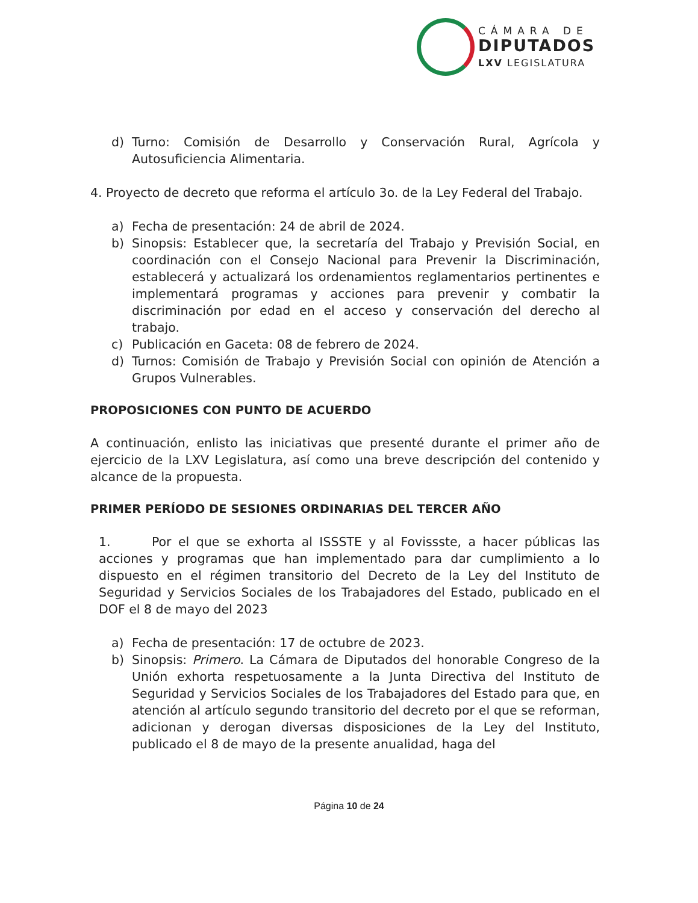CÁMARA DE
DIPUTADOS
LXV LEGISLATURA
d) Turno: Comisión de Desarrollo y Conservación Rural, Agrícola y Autosuficiencia Alimentaria.
4. Proyecto de decreto que reforma el artículo 3o. de la Ley Federal del Trabajo.
a) Fecha de presentación: 24 de abril de 2024.
b) Sinopsis: Establecer que, la secretaría del Trabajo y Previsión Social, en coordinación con el Consejo Nacional para Prevenir la Discriminación, establecerá y actualizará los ordenamientos reglamentarios pertinentes e implementará programas y acciones para prevenir y combatir la discriminación por edad en el acceso y conservación del derecho al trabajo.
c) Publicación en Gaceta: 08 de febrero de 2024.
d) Turnos: Comisión de Trabajo y Previsión Social con opinión de Atención a Grupos Vulnerables.
PROPOSICIONES CON PUNTO DE ACUERDO
A continuación, enlisto las iniciativas que presenté durante el primer año de ejercicio de la LXV Legislatura, así como una breve descripción del contenido y alcance de la propuesta.
PRIMER PERÍODO DE SESIONES ORDINARIAS DEL TERCER AÑO
1. Por el que se exhorta al ISSSTE y al Fovissste, a hacer públicas las acciones y programas que han implementado para dar cumplimiento a lo dispuesto en el régimen transitorio del Decreto de la Ley del Instituto de Seguridad y Servicios Sociales de los Trabajadores del Estado, publicado en el DOF el 8 de mayo del 2023
a) Fecha de presentación: 17 de octubre de 2023.
b) Sinopsis: Primero. La Cámara de Diputados del honorable Congreso de la Unión exhorta respetuosamente a la Junta Directiva del Instituto de Seguridad y Servicios Sociales de los Trabajadores del Estado para que, en atención al artículo segundo transitorio del decreto por el que se reforman, adicionan y derogan diversas disposiciones de la Ley del Instituto, publicado el 8 de mayo de la presente anualidad, haga del
Página 10 de 24